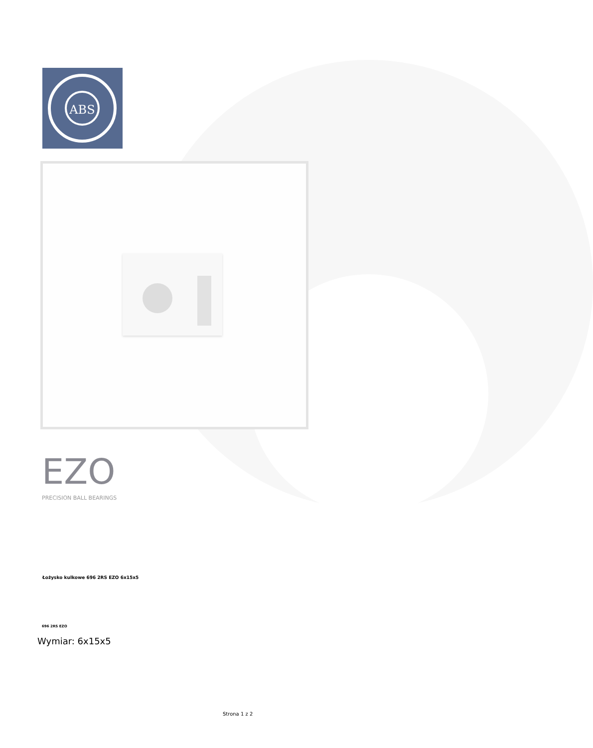ABS
EZO
PRECISION BALL BEARINGS
Łożysko kulkowe 696 2RS EZO 6x15x5
696 2RS EZO
Wymiar: 6x15x5
Strona 1 z 2